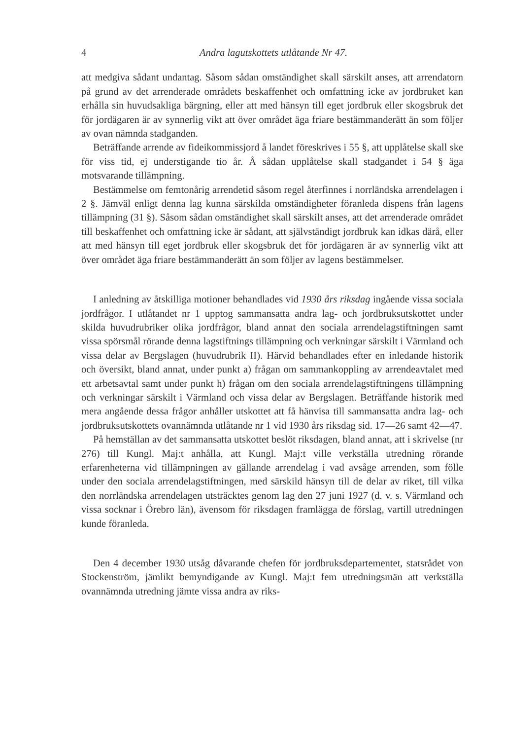4 Andra lagutskottets utlåtande Nr 47.
att medgiva sådant undantag. Såsom sådan omständighet skall särskilt anses, att arrendatorn på grund av det arrenderade områdets beskaffenhet och omfattning icke av jordbruket kan erhålla sin huvudsakliga bärgning, eller att med hänsyn till eget jordbruk eller skogsbruk det för jordägaren är av synnerlig vikt att över området äga friare bestämmanderätt än som följer av ovan nämnda stadganden.
Beträffande arrende av fideikommissjord å landet föreskrives i 55 §, att upplåtelse skall ske för viss tid, ej understigande tio år. Å sådan upplåtelse skall stadgandet i 54 § äga motsvarande tillämpning.
Bestämmelse om femtonårig arrendetid såsom regel återfinnes i norrländska arrendelagen i 2 §. Jämväl enligt denna lag kunna särskilda omständigheter föranleda dispens från lagens tillämpning (31 §). Såsom sådan omständighet skall särskilt anses, att det arrenderade området till beskaffenhet och omfattning icke är sådant, att självständigt jordbruk kan idkas därå, eller att med hänsyn till eget jordbruk eller skogsbruk det för jordägaren är av synnerlig vikt att över området äga friare bestämmanderätt än som följer av lagens bestämmelser.
I anledning av åtskilliga motioner behandlades vid 1930 års riksdag ingående vissa sociala jordfrågor. I utlåtandet nr 1 upptog sammansatta andra lag- och jordbruksutskottet under skilda huvudrubriker olika jordfrågor, bland annat den sociala arrendelagstiftningen samt vissa spörsmål rörande denna lagstiftnings tillämpning och verkningar särskilt i Värmland och vissa delar av Bergslagen (huvudrubrik II). Härvid behandlades efter en inledande historik och översikt, bland annat, under punkt a) frågan om sammankoppling av arrendeavtalet med ett arbetsavtal samt under punkt h) frågan om den sociala arrendelagstiftningens tillämpning och verkningar särskilt i Värmland och vissa delar av Bergslagen. Beträffande historik med mera angående dessa frågor anhåller utskottet att få hänvisa till sammansatta andra lag- och jordbruksutskottets ovannämnda utlåtande nr 1 vid 1930 års riksdag sid. 17—26 samt 42—47.
På hemställan av det sammansatta utskottet beslöt riksdagen, bland annat, att i skrivelse (nr 276) till Kungl. Maj:t anhålla, att Kungl. Maj:t ville verkställa utredning rörande erfarenheterna vid tillämpningen av gällande arrendelag i vad avsåge arrenden, som fölle under den sociala arrendelagstiftningen, med särskild hänsyn till de delar av riket, till vilka den norrländska arrendelagen utsträcktes genom lag den 27 juni 1927 (d. v. s. Värmland och vissa socknar i Örebro län), ävensom för riksdagen framlägga de förslag, vartill utredningen kunde föranleda.
Den 4 december 1930 utsåg dåvarande chefen för jordbruksdepartementet, statsrådet von Stockenström, jämlikt bemyndigande av Kungl. Maj:t fem utredningsmän att verkställa ovannämnda utredning jämte vissa andra av riks-